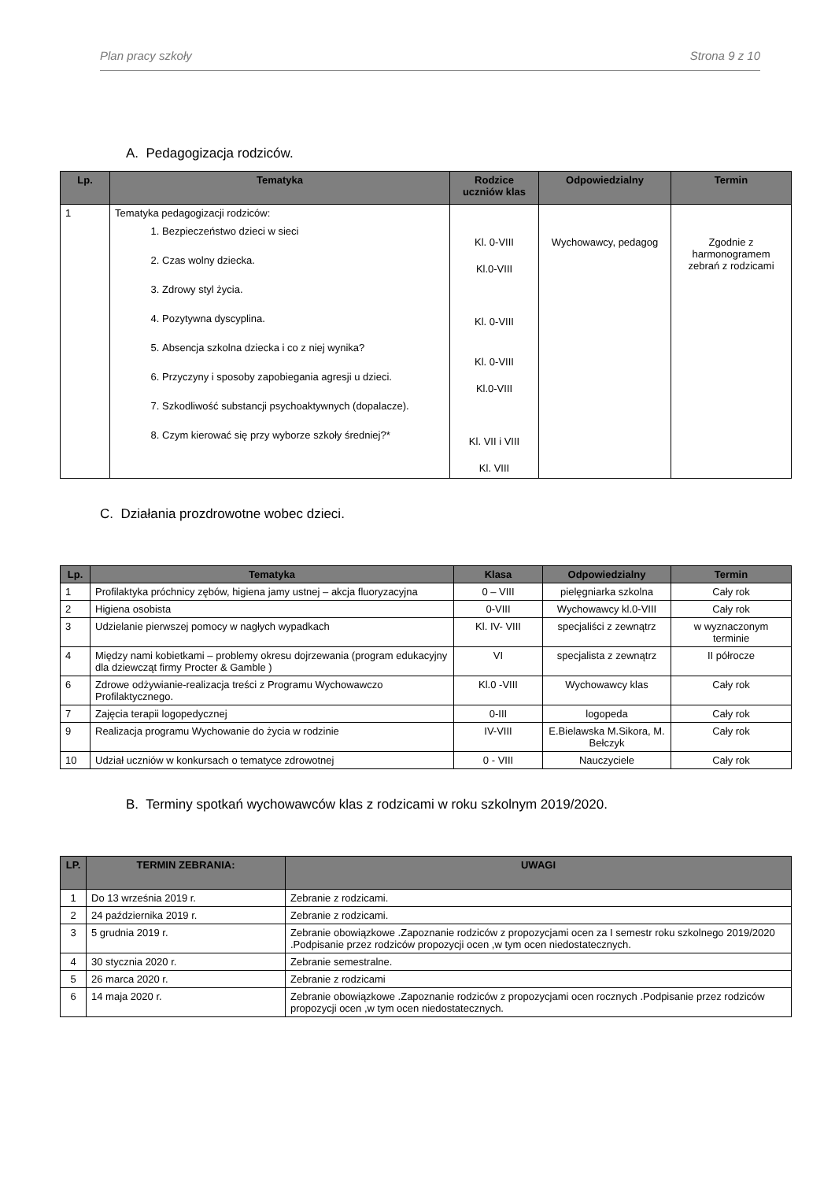Plan pracy szkoły Strona 9 z 10
A. Pedagogizacja rodziców.
| Lp. | Tematyka | Rodzice uczniów klas | Odpowiedzialny | Termin |
| --- | --- | --- | --- | --- |
| 1 | Tematyka pedagogizacji rodziców: 1. Bezpieczeństwo dzieci w sieci 2. Czas wolny dziecka. 3. Zdrowy styl życia. 4. Pozytywna dyscyplina. 5. Absencja szkolna dziecka i co z niej wynika? 6. Przyczyny i sposoby zapobiegania agresji u dzieci. 7. Szkodliwość substancji psychoaktywnych (dopalacze). 8. Czym kierować się przy wyborze szkoły średniej?* | Kl. 0-VIII Kl.0-VIII Kl. 0-VIII Kl. 0-VIII Kl.0-VIII Kl. VII i VIII Kl. VIII | Wychowawcy, pedagog | Zgodnie z harmonogramem zebrań z rodzicami |
C. Działania prozdrowotne wobec dzieci.
| Lp. | Tematyka | Klasa | Odpowiedzialny | Termin |
| --- | --- | --- | --- | --- |
| 1 | Profilaktyka próchnicy zębów, higiena jamy ustnej – akcja fluoryzacyjna | 0 – VIII | pielęgniarka szkolna | Cały rok |
| 2 | Higiena osobista | 0-VIII | Wychowawcy kl.0-VIII | Cały rok |
| 3 | Udzielanie pierwszej pomocy w nagłych wypadkach | Kl. IV- VIII | specjaliści z zewnątrz | w wyznaczonym terminie |
| 4 | Między nami kobietkami – problemy okresu dojrzewania (program edukacyjny dla dziewcząt firmy Procter & Gamble ) | VI | specjalista z zewnątrz | II półrocze |
| 6 | Zdrowe odżywianie-realizacja treści z Programu Wychowawczo Profilaktycznego. | Kl.0 -VIII | Wychowawcy klas | Cały rok |
| 7 | Zajęcia terapii logopedycznej | 0-III | logopeda | Cały rok |
| 9 | Realizacja programu Wychowanie do życia w rodzinie | IV-VIII | E.Bielawska M.Sikora, M. Bełczyk | Cały rok |
| 10 | Udział uczniów w konkursach o tematyce zdrowotnej | 0 - VIII | Nauczyciele | Cały rok |
B. Terminy spotkań wychowawców klas z rodzicami w roku szkolnym 2019/2020.
| LP. | TERMIN ZEBRANIA: | UWAGI |
| --- | --- | --- |
| 1 | Do 13 września 2019 r. | Zebranie z rodzicami. |
| 2 | 24 października 2019 r. | Zebranie z rodzicami. |
| 3 | 5 grudnia 2019 r. | Zebranie obowiązkowe .Zapoznanie rodziców z propozycjami ocen za I semestr roku szkolnego 2019/2020 .Podpisanie przez rodziców propozycji ocen ,w tym ocen niedostatecznych. |
| 4 | 30 stycznia 2020 r. | Zebranie semestralne. |
| 5 | 26 marca 2020 r. | Zebranie z rodzicami |
| 6 | 14 maja 2020 r. | Zebranie obowiązkowe .Zapoznanie rodziców z propozycjami ocen rocznych .Podpisanie przez rodziców propozycji ocen ,w tym ocen niedostatecznych. |